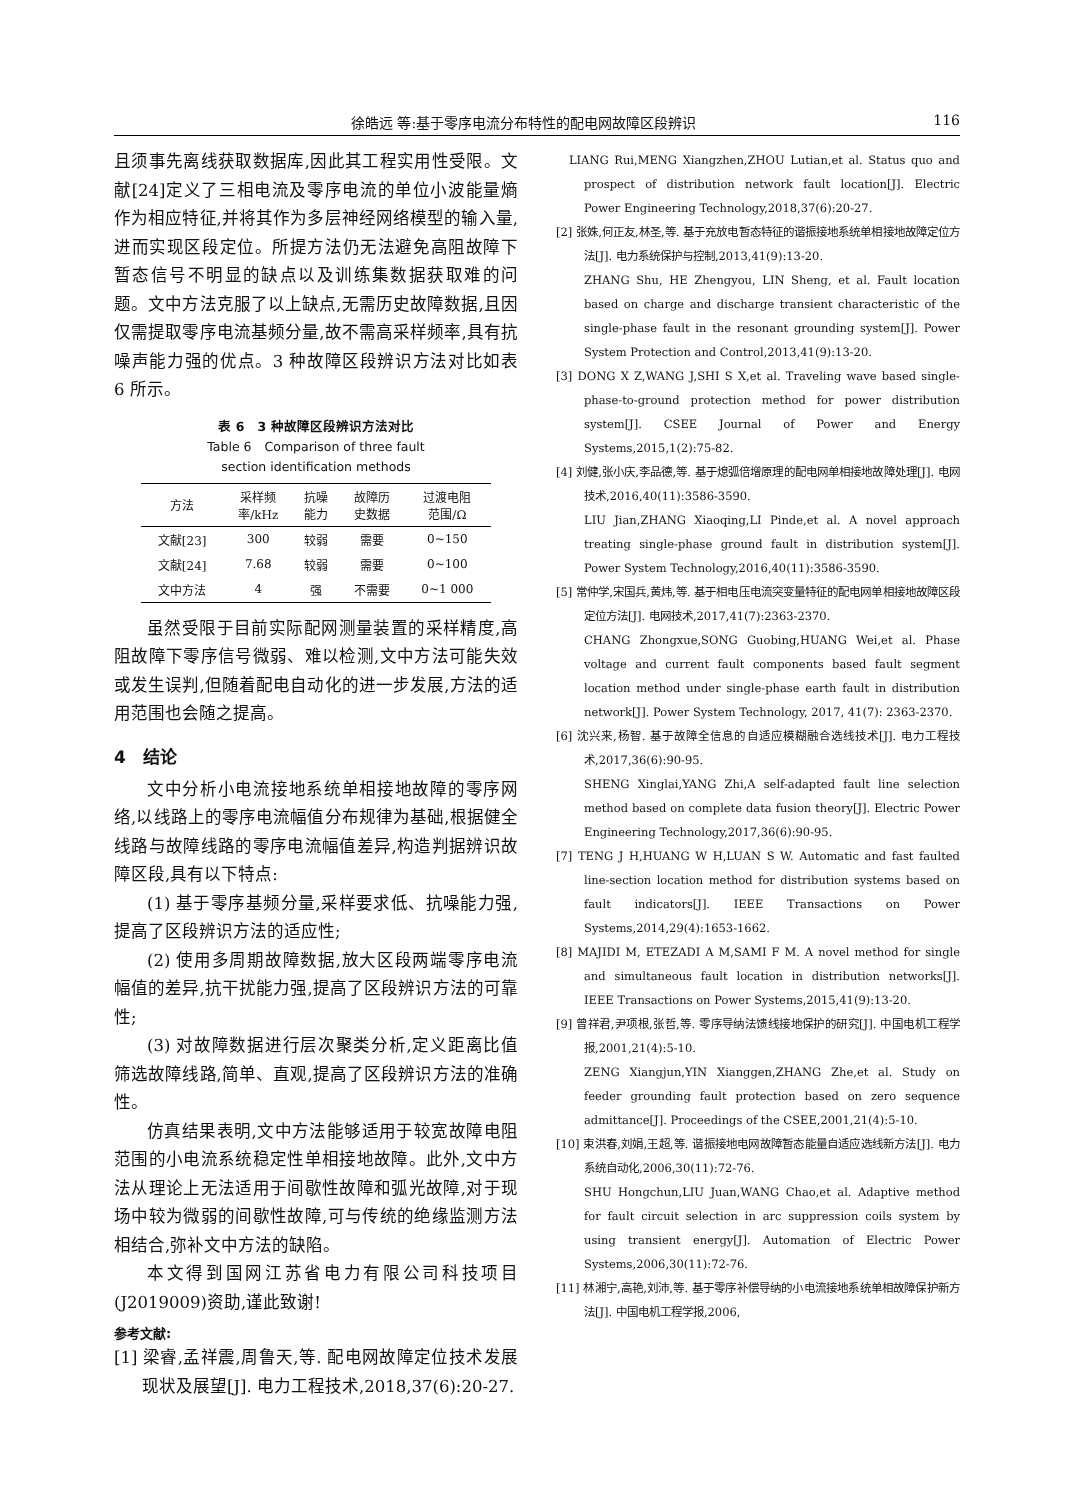徐皓远 等:基于零序电流分布特性的配电网故障区段辨识 116
且须事先离线获取数据库,因此其工程实用性受限。文献[24]定义了三相电流及零序电流的单位小波能量熵作为相应特征,并将其作为多层神经网络模型的输入量,进而实现区段定位。所提方法仍无法避免高阻故障下暂态信号不明显的缺点以及训练集数据获取难的问题。文中方法克服了以上缺点,无需历史故障数据,且因仅需提取零序电流基频分量,故不需高采样频率,具有抗噪声能力强的优点。3 种故障区段辨识方法对比如表 6 所示。
表 6　3 种故障区段辨识方法对比
Table 6　Comparison of three fault
section identification methods
| 方法 | 采样频 率/kHz | 抗噪 能力 | 故障历 史数据 | 过渡电阻 范围/Ω |
| --- | --- | --- | --- | --- |
| 文献[23] | 300 | 较弱 | 需要 | 0~150 |
| 文献[24] | 7.68 | 较弱 | 需要 | 0~100 |
| 文中方法 | 4 | 强 | 不需要 | 0~1 000 |
虽然受限于目前实际配网测量装置的采样精度,高阻故障下零序信号微弱、难以检测,文中方法可能失效或发生误判,但随着配电自动化的进一步发展,方法的适用范围也会随之提高。
4　结论
文中分析小电流接地系统单相接地故障的零序网络,以线路上的零序电流幅值分布规律为基础,根据健全线路与故障线路的零序电流幅值差异,构造判据辨识故障区段,具有以下特点:
(1) 基于零序基频分量,采样要求低、抗噪能力强,提高了区段辨识方法的适应性;
(2) 使用多周期故障数据,放大区段两端零序电流幅值的差异,抗干扰能力强,提高了区段辨识方法的可靠性;
(3) 对故障数据进行层次聚类分析,定义距离比值筛选故障线路,简单、直观,提高了区段辨识方法的准确性。
仿真结果表明,文中方法能够适用于较宽故障电阻范围的小电流系统稳定性单相接地故障。此外,文中方法从理论上无法适用于间歇性故障和弧光故障,对于现场中较为微弱的间歇性故障,可与传统的绝缘监测方法相结合,弥补文中方法的缺陷。
本文得到国网江苏省电力有限公司科技项目(J2019009)资助,谨此致谢!
参考文献:
[1] 梁睿,孟祥震,周鲁天,等. 配电网故障定位技术发展现状及展望[J]. 电力工程技术,2018,37(6):20-27.
　LIANG Rui,MENG Xiangzhen,ZHOU Lutian,et al. Status quo and prospect of distribution network fault location[J]. Electric Power Engineering Technology,2018,37(6):20-27.
[2] 张姝,何正友,林圣,等. 基于充放电暂态特征的谐振接地系统单相接地故障定位方法[J]. 电力系统保护与控制,2013,41(9):13-20.
ZHANG Shu, HE Zhengyou, LIN Sheng, et al. Fault location based on charge and discharge transient characteristic of the single-phase fault in the resonant grounding system[J]. Power System Protection and Control,2013,41(9):13-20.
[3] DONG X Z,WANG J,SHI S X,et al. Traveling wave based single-phase-to-ground protection method for power distribution system[J]. CSEE Journal of Power and Energy Systems,2015,1(2):75-82.
[4] 刘健,张小庆,李品德,等. 基于熄弧倍增原理的配电网单相接地故障处理[J]. 电网技术,2016,40(11):3586-3590.
LIU Jian,ZHANG Xiaoqing,LI Pinde,et al. A novel approach treating single-phase ground fault in distribution system[J]. Power System Technology,2016,40(11):3586-3590.
[5] 常仲学,宋国兵,黄炜,等. 基于相电压电流突变量特征的配电网单相接地故障区段定位方法[J]. 电网技术,2017,41(7):2363-2370.
CHANG Zhongxue,SONG Guobing,HUANG Wei,et al. Phase voltage and current fault components based fault segment location method under single-phase earth fault in distribution network[J]. Power System Technology, 2017, 41(7): 2363-2370.
[6] 沈兴来,杨智. 基于故障全信息的自适应模糊融合选线技术[J]. 电力工程技术,2017,36(6):90-95.
SHENG Xinglai,YANG Zhi,A self-adapted fault line selection method based on complete data fusion theory[J]. Electric Power Engineering Technology,2017,36(6):90-95.
[7] TENG J H,HUANG W H,LUAN S W. Automatic and fast faulted line-section location method for distribution systems based on fault indicators[J]. IEEE Transactions on Power Systems,2014,29(4):1653-1662.
[8] MAJIDI M, ETEZADI A M,SAMI F M. A novel method for single and simultaneous fault location in distribution networks[J]. IEEE Transactions on Power Systems,2015,41(9):13-20.
[9] 曾祥君,尹项根,张哲,等. 零序导纳法馈线接地保护的研究[J]. 中国电机工程学报,2001,21(4):5-10.
ZENG Xiangjun,YIN Xianggen,ZHANG Zhe,et al. Study on feeder grounding fault protection based on zero sequence admittance[J]. Proceedings of the CSEE,2001,21(4):5-10.
[10] 束洪春,刘娟,王超,等. 谐振接地电网故障暂态能量自适应选线新方法[J]. 电力系统自动化,2006,30(11):72-76.
SHU Hongchun,LIU Juan,WANG Chao,et al. Adaptive method for fault circuit selection in arc suppression coils system by using transient energy[J]. Automation of Electric Power Systems,2006,30(11):72-76.
[11] 林湘宁,高艳,刘沛,等. 基于零序补偿导纳的小电流接地系统单相故障保护新方法[J]. 中国电机工程学报,2006,